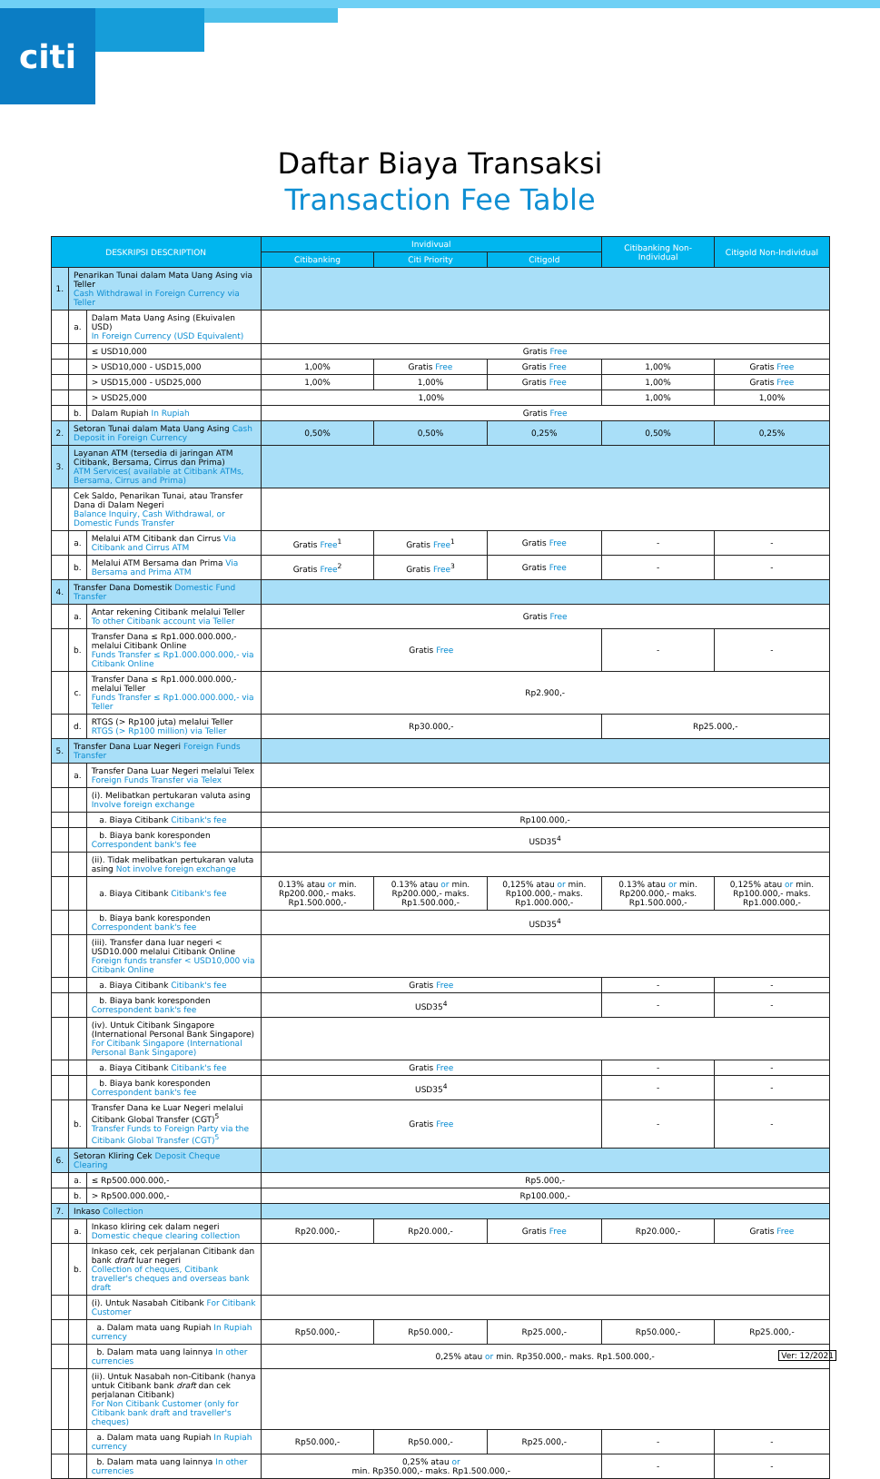citi
Daftar Biaya Transaksi
Transaction Fee Table
| DESKRIPSI DESCRIPTION | | | Invidivual | | | Citibanking Non-Individual | Citigold Non-Individual |
| --- | --- | --- | --- | --- | --- | --- | --- |
| | | | Citibanking | Citi Priority | Citigold | | |
| 1. | Penarikan Tunai dalam Mata Uang Asing via Teller Cash Withdrawal in Foreign Currency via Teller | | | | | | |
| | a. | Dalam Mata Uang Asing (Ekuivalen USD) In Foreign Currency (USD Equivalent) | | | | | |
| | | ≤ USD10,000 | Gratis Free | | | | |
| | | > USD10,000 - USD15,000 | 1,00% | Gratis Free | Gratis Free | 1,00% | Gratis Free |
| | | > USD15,000 - USD25,000 | 1,00% | 1,00% | Gratis Free | 1,00% | Gratis Free |
| | | > USD25,000 | 1,00% | | | 1,00% | 1,00% |
| | b. | Dalam Rupiah In Rupiah | Gratis Free | | | | |
| 2. | Setoran Tunai dalam Mata Uang Asing Cash Deposit in Foreign Currency | | 0,50% | 0,50% | 0,25% | 0,50% | 0,25% |
| 3. | Layanan ATM (tersedia di jaringan ATM Citibank, Bersama, Cirrus dan Prima) ATM Services( available at Citibank ATMs, Bersama, Cirrus and Prima) | | | | | | |
| | Cek Saldo, Penarikan Tunai, atau Transfer Dana di Dalam Negeri Balance Inquiry, Cash Withdrawal, or Domestic Funds Transfer | | | | | | |
| | a. | Melalui ATM Citibank dan Cirrus Via Citibank and Cirrus ATM | Gratis Free<sup>1</sup> | Gratis Free<sup>1</sup> | Gratis Free | - | - |
| | b. | Melalui ATM Bersama dan Prima Via Bersama and Prima ATM | Gratis Free<sup>2</sup> | Gratis Free<sup>3</sup> | Gratis Free | - | - |
| 4. | Transfer Dana Domestik Domestic Fund Transfer | | | | | | |
| | a. | Antar rekening Citibank melalui Teller To other Citibank account via Teller | Gratis Free | | | | |
| | b. | Transfer Dana ≤ Rp1.000.000.000,- melalui Citibank Online Funds Transfer ≤ Rp1.000.000.000,- via Citibank Online | Gratis Free | | | - | - |
| | c. | Transfer Dana ≤ Rp1.000.000.000,- melalui Teller Funds Transfer ≤ Rp1.000.000.000,- via Teller | Rp2.900,- | | | | |
| | d. | RTGS (> Rp100 juta) melalui Teller RTGS (> Rp100 million) via Teller | Rp30.000,- | | | Rp25.000,- | |
| 5. | Transfer Dana Luar Negeri Foreign Funds Transfer | | | | | | |
| | a. | Transfer Dana Luar Negeri melalui Telex Foreign Funds Transfer via Telex | | | | | |
| | | (i). Melibatkan pertukaran valuta asing Involve foreign exchange | | | | | |
| | | a. Biaya Citibank Citibank's fee | Rp100.000,- | | | | |
| | | b. Biaya bank koresponden Correspondent bank's fee | USD35<sup>4</sup> | | | | |
| | | (ii). Tidak melibatkan pertukaran valuta asing Not involve foreign exchange | | | | | |
| | | a. Biaya Citibank Citibank's fee | 0.13% atau or min. Rp200.000,- maks. Rp1.500.000,- | 0.13% atau or min. Rp200.000,- maks. Rp1.500.000,- | 0,125% atau or min. Rp100.000,- maks. Rp1.000.000,- | 0.13% atau or min. Rp200.000,- maks. Rp1.500.000,- | 0,125% atau or min. Rp100.000,- maks. Rp1.000.000,- |
| | | b. Biaya bank koresponden Correspondent bank's fee | USD35<sup>4</sup> | | | | |
| | | (iii). Transfer dana luar negeri < USD10.000 melalui Citibank Online Foreign funds transfer < USD10,000 via Citibank Online | | | | | |
| | | a. Biaya Citibank Citibank's fee | Gratis Free | | | - | - |
| | | b. Biaya bank koresponden Correspondent bank's fee | USD35<sup>4</sup> | | | - | - |
| | | (iv). Untuk Citibank Singapore (International Personal Bank Singapore) For Citibank Singapore (International Personal Bank Singapore) | | | | | |
| | | a. Biaya Citibank Citibank's fee | Gratis Free | | | - | - |
| | | b. Biaya bank koresponden Correspondent bank's fee | USD35<sup>4</sup> | | | - | - |
| | b. | Transfer Dana ke Luar Negeri melalui Citibank Global Transfer (CGT)<sup>5</sup> Transfer Funds to Foreign Party via the Citibank Global Transfer (CGT)<sup>5</sup> | Gratis Free | | | - | - |
| 6. | Setoran Kliring Cek Deposit Cheque Clearing | | | | | | |
| | a. | ≤ Rp500.000.000,- | Rp5.000,- | | | | |
| | b. | > Rp500.000.000,- | Rp100.000,- | | | | |
| 7. | Inkaso Collection | | | | | | |
| | a. | Inkaso kliring cek dalam negeri Domestic cheque clearing collection | Rp20.000,- | Rp20.000,- | Gratis Free | Rp20.000,- | Gratis Free |
| | b. | Inkaso cek, cek perjalanan Citibank dan bank draft luar negeri Collection of cheques, Citibank traveller's cheques and overseas bank draft | | | | | |
| | | (i). Untuk Nasabah Citibank For Citibank Customer | | | | | |
| | | a. Dalam mata uang Rupiah In Rupiah currency | Rp50.000,- | Rp50.000,- | Rp25.000,- | Rp50.000,- | Rp25.000,- |
| | | b. Dalam mata uang lainnya In other currencies | 0,25% atau or min. Rp350.000,- maks. Rp1.500.000,- | | | | |
| | | (ii). Untuk Nasabah non-Citibank (hanya untuk Citibank bank draft dan cek perjalanan Citibank) For Non Citibank Customer (only for Citibank bank draft and traveller's cheques) | | | | | |
| | | a. Dalam mata uang Rupiah In Rupiah currency | Rp50.000,- | Rp50.000,- | Rp25.000,- | - | - |
| | | b. Dalam mata uang lainnya In other currencies | 0,25% atau or min. Rp350.000,- maks. Rp1.500.000,- | | | - | - |
Ver: 12/2021